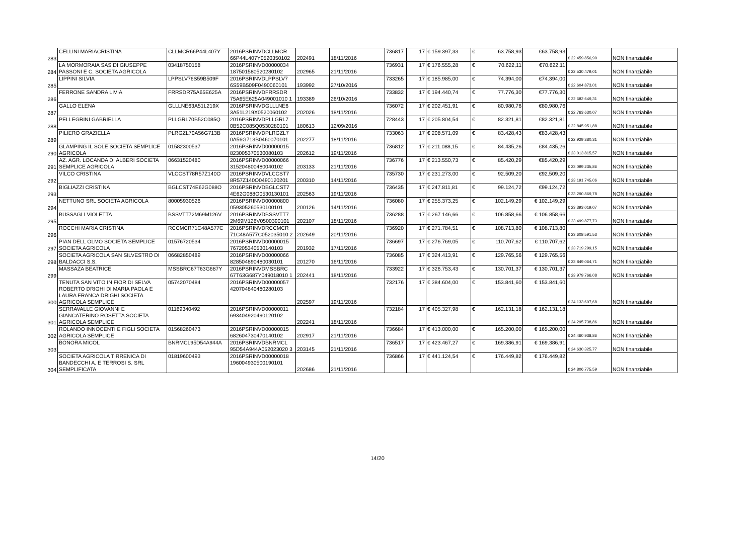| 283 | CELLINI MARIACRISTINA | CLLMCR66P44L407Y | 2016PSRINVDCLLMCR 66P44L407Y0520350102 | 202491 | 18/11/2016 | 736817 | 17 | € 159.397,33 | € 63.758,93 | €63.758,93 | € 22.459.856,90 | NON finanziabile |
| 284 | LA MORMORAIA SAS DI GIUSEPPE PASSONI E C. SOCIETA AGRICOLA | 03418750158 | 2016PSRINVD00000034 187501580520280102 | 202965 | 21/11/2016 | 736931 | 17 | € 176.555,28 | € 70.622,11 | €70.622,11 | € 22.530.479,01 | NON finanziabile |
| 285 | LIPPINI SILVIA | LPPSLV76S59B509F | 2016PSRINVDLPPSLV7 6S59B509F0490060101 | 193992 | 27/10/2016 | 733265 | 17 | € 185.985,00 | € 74.394,00 | €74.394,00 | € 22.604.873,01 | NON finanziabile |
| 286 | FERRONE SANDRA LIVIA | FRRSDR75A65E625A | 2016PSRINVDFRRSDR 75A65E625A049001010 1 | 193389 | 26/10/2016 | 733832 | 17 | € 194.440,74 | € 77.776,30 | €77.776,30 | € 22.682.649,31 | NON finanziabile |
| 287 | GALLO ELENA | GLLLNE63A51L219X | 2016PSRINVDGLLLNE6 3A51L219X0520060102 | 202026 | 18/11/2016 | 736072 | 17 | € 202.451,91 | € 80.980,76 | €80.980,76 | € 22.763.630,07 | NON finanziabile |
| 288 | PELLEGRINI GABRIELLA | PLLGRL70B52C085Q | 2016PSRINVDPLLGRL7 0B52C085Q0530280101 | 180613 | 12/09/2016 | 728443 | 17 | € 205.804,54 | € 82.321,81 | €82.321,81 | € 22.845.951,88 | NON finanziabile |
| 289 | PILIERO GRAZIELLA | PLRGZL70A56G713B | 2016PSRINVDPLRGZL7 0A56G713B0460070101 | 202277 | 18/11/2016 | 733063 | 17 | € 208.571,09 | € 83.428,43 | €83.428,43 | € 22.929.380,31 | NON finanziabile |
| 290 | GLAMPING IL SOLE SOCIETA SEMPLICE AGRICOLA | 01582300537 | 2016PSRINVD00000015 823005370530080103 | 202612 | 19/11/2016 | 736812 | 17 | € 211.088,15 | € 84.435,26 | €84.435,26 | € 23.013.815,57 | NON finanziabile |
| 291 | AZ. AGR. LOCANDA DI ALBERI SOCIETA SEMPLICE AGRICOLA | 06631520480 | 2016PSRINVD00000066 315204800480040102 | 203133 | 21/11/2016 | 736776 | 17 | € 213.550,73 | € 85.420,29 | €85.420,29 | € 23.099.235,86 | NON finanziabile |
| 292 | VILCO CRISTINA | VLCCST78R57Z140O | 2016PSRINVDVLCCST7 8R57Z140O0490120201 | 200310 | 14/11/2016 | 735730 | 17 | € 231.273,00 | € 92.509,20 | €92.509,20 | € 23.191.745,06 | NON finanziabile |
| 293 | BIGLIAZZI CRISTINA | BGLCST74E62G088O | 2016PSRINVDBGLCST7 4E62G088O0530130101 | 202563 | 19/11/2016 | 736435 | 17 | € 247.811,81 | € 99.124,72 | €99.124,72 | € 23.290.869,78 | NON finanziabile |
| 294 | NETTUNO SRL SOCIETA AGRICOLA | 80005930526 | 2016PSRINVD00000800 059305260530100101 | 200126 | 14/11/2016 | 736080 | 17 | € 255.373,25 | € 102.149,29 | € 102.149,29 | € 23.393.019,07 | NON finanziabile |
| 295 | BUSSAGLI VIOLETTA | BSSVTT72M69M126V | 2016PSRINVDBSSVTT7 2M69M126V0500390101 | 202107 | 18/11/2016 | 736288 | 17 | € 267.146,66 | € 106.858,66 | € 106.858,66 | € 23.499.877,73 | NON finanziabile |
| 296 | ROCCHI MARIA CRISTINA | RCCMCR71C48A577C | 2016PSRINVDRCCMCR 71C48A577C052035010 2 | 202649 | 20/11/2016 | 736920 | 17 | € 271.784,51 | € 108.713,80 | € 108.713,80 | € 23.608.591,53 | NON finanziabile |
| 297 | PIAN DELL OLMO SOCIETA SEMPLICE SOCIETA AGRICOLA | 01576720534 | 2016PSRINVD00000015 767205340530140103 | 201932 | 17/11/2016 | 736697 | 17 | € 276.769,05 | € 110.707,62 | € 110.707,62 | € 23.719.299,15 | NON finanziabile |
| 298 | SOCIETA AGRICOLA SAN SILVESTRO DI BALDACCI S.S. | 06682850489 | 2016PSRINVD00000066 828504890480030101 | 201270 | 16/11/2016 | 736085 | 17 | € 324.413,91 | € 129.765,56 | € 129.765,56 | € 23.849.064,71 | NON finanziabile |
| 299 | MASSAZA BEATRICE | MSSBRC67T63G687Y | 2016PSRINVDMSSBRC 67T63G687Y049018010 1 | 202441 | 18/11/2016 | 733922 | 17 | € 326.753,43 | € 130.701,37 | € 130.701,37 | € 23.979.766,08 | NON finanziabile |
| 300 | TENUTA SAN VITO IN FIOR DI SELVA ROBERTO DRIGHI DI MARIA PAOLA E LAURA FRANCA DRIGHI SOCIETA AGRICOLA SEMPLICE | 05742070484 | 2016PSRINVD00000057 420704840480280103 | 202597 | 19/11/2016 | 732176 | 17 | € 384.604,00 | € 153.841,60 | € 153.841,60 | € 24.133.607,68 | NON finanziabile |
| 301 | SERRAVALLE GIOVANNI E GIANCATERINO ROSETTA SOCIETA AGRICOLA SEMPLICE | 01169340492 | 2016PSRINVD00000011 693404920490120102 | 202241 | 18/11/2016 | 732184 | 17 | € 405.327,98 | € 162.131,18 | € 162.131,18 | € 24.295.738,86 | NON finanziabile |
| 302 | ROLANDO INNOCENTI E FIGLI SOCIETA AGRICOLA SEMPLICE | 01568260473 | 2016PSRINVD00000015 682604730470140102 | 202917 | 21/11/2016 | 736684 | 17 | € 413.000,00 | € 165.200,00 | € 165.200,00 | € 24.460.938,86 | NON finanziabile |
| 303 | BONORA MICOL | BNRMCL95D54A944A | 2016PSRINVDBNRMCL 95D54A944A052023020 3 | 203145 | 21/11/2016 | 736517 | 17 | € 423.467,27 | € 169.386,91 | € 169.386,91 | € 24.630.325,77 | NON finanziabile |
| 304 | SOCIETA AGRICOLA TIRRENICA DI BANDECCHI A. E TERROSI S. SRL SEMPLIFICATA | 01819600493 | 2016PSRINVD00000018 196004930500190101 | 202686 | 21/11/2016 | 736866 | 17 | € 441.124,54 | € 176.449,82 | € 176.449,82 | € 24.806.775,59 | NON finanziabile |
14/20